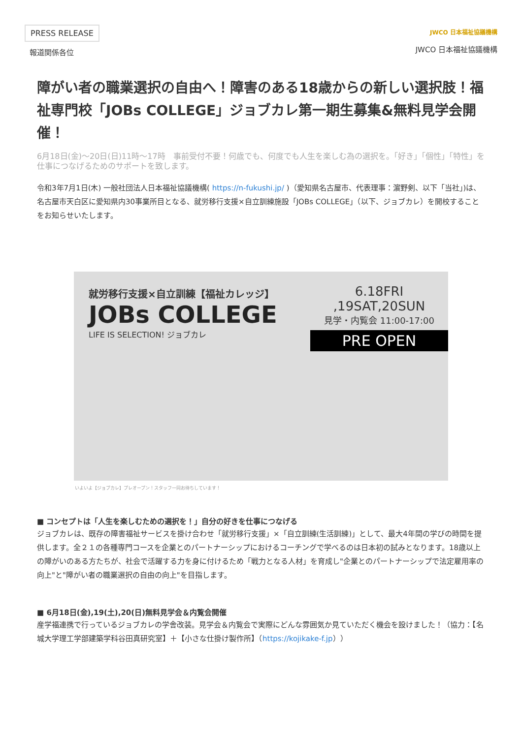PRESS RELEASE
報道関係各位
JWCO 日本福祉協議機構
JWCO 日本福祉協議機構
障がい者の職業選択の自由へ！障害のある18歳からの新しい選択肢！福祉専門校「JOBs COLLEGE」ジョブカレ第一期生募集&無料見学会開催！
6月18日(金)〜20日(日)11時〜17時　事前受付不要！何歳でも、何度でも人生を楽しむ為の選択を。「好き」「個性」「特性」を仕事につなげるためのサポートを致します。
令和3年7月1日(木) 一般社団法人日本福祉協議機構( https://n-fukushi.jp/ )（愛知県名古屋市、代表理事：濵野剣、以下「当社」)は、名古屋市天白区に愛知県内30事業所目となる、就労移行支援×自立訓練施設「JOBs COLLEGE」（以下、ジョブカレ）を開校することをお知らせいたします。
就労移行支援×自立訓練【福祉カレッジ】
JOBs COLLEGE
LIFE IS SELECTION! ジョブカレ
6.18FRI ,19SAT,20SUN
見学・内覧会 11:00-17:00
PRE OPEN
いよいよ【ジョブカレ】プレオープン！スタッフ一同お待ちしています！
■ コンセプトは「人生を楽しむための選択を！」自分の好きを仕事につなげる
ジョブカレは、既存の障害福祉サービスを掛け合わせ「就労移行支援」×「自立訓練(生活訓練)」として、最大4年間の学びの時間を提供します。全２１の各種専門コースを企業とのパートナーシップにおけるコーチングで学べるのは日本初の試みとなります。18歳以上の障がいのある方たちが、社会で活躍する力を身に付けるため「戦力となる人材」を育成し"企業とのパートナーシップで法定雇用率の向上"と"障がい者の職業選択の自由の向上"を目指します。
■ 6月18日(金),19(土),20(日)無料見学会＆内覧会開催
産学福連携で行っているジョブカレの学舎改装。見学会＆内覧会で実際にどんな雰囲気か見ていただく機会を設けました！（協力：【名城大学理工学部建築学科谷田真研究室】＋【小さな仕掛け製作所】（https://kojikake-f.jp））